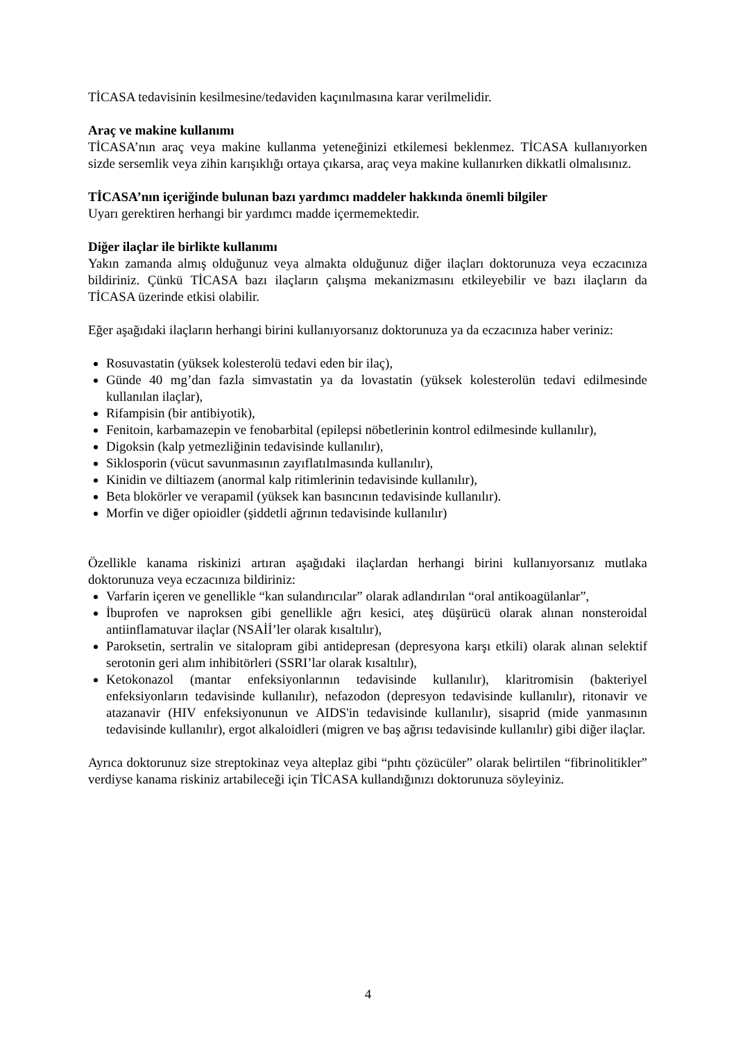TİCASA tedavisinin kesilmesine/tedaviden kaçınılmasına karar verilmelidir.
Araç ve makine kullanımı
TİCASA’nın araç veya makine kullanma yeteneğinizi etkilemesi beklenmez. TİCASA kullanıyorken sizde sersemlik veya zihin karışıklığı ortaya çıkarsa, araç veya makine kullanırken dikkatli olmalısınız.
TİCASA’nın içeriğinde bulunan bazı yardımcı maddeler hakkında önemli bilgiler
Uyarı gerektiren herhangi bir yardımcı madde içermemektedir.
Diğer ilaçlar ile birlikte kullanımı
Yakın zamanda almış olduğunuz veya almakta olduğunuz diğer ilaçları doktorunuza veya eczacınıza bildiriniz. Çünkü TİCASA bazı ilaçların çalışma mekanizmasını etkileyebilir ve bazı ilaçların da TİCASA üzerinde etkisi olabilir.
Eğer aşağıdaki ilaçların herhangi birini kullanıyorsanız doktorunuza ya da eczacınıza haber veriniz:
Rosuvastatin (yüksek kolesterolü tedavi eden bir ilaç),
Günde 40 mg’dan fazla simvastatin ya da lovastatin (yüksek kolesterolün tedavi edilmesinde kullanılan ilaçlar),
Rifampisin (bir antibiyotik),
Fenitoin, karbamazepin ve fenobarbital (epilepsi nöbetlerinin kontrol edilmesinde kullanılır),
Digoksin (kalp yetmezliğinin tedavisinde kullanılır),
Siklosporin (vücut savunmasının zayıflatılmasında kullanılır),
Kinidin ve diltiazem (anormal kalp ritimlerinin tedavisinde kullanılır),
Beta blokörler ve verapamil (yüksek kan basıncının tedavisinde kullanılır).
Morfin ve diğer opioidler (şiddetli ağrının tedavisinde kullanılır)
Özellikle kanama riskinizi artıran aşağıdaki ilaçlardan herhangi birini kullanıyorsanız mutlaka doktorunuza veya eczacınıza bildiriniz:
Varfarin içeren ve genellikle “kan sulandırıcılar” olarak adlandırılan “oral antikoagülanlar”,
İbuprofen ve naproksen gibi genellikle ağrı kesici, ateş düşürücü olarak alınan nonsteroidal antiinflamatuvar ilaçlar (NSAİİ’ler olarak kısaltılır),
Paroksetin, sertralin ve sitalopram gibi antidepresan (depresyona karşı etkili) olarak alınan selektif serotonin geri alım inhibitörleri (SSRI’lar olarak kısaltılır),
Ketokonazol (mantar enfeksiyonlarının tedavisinde kullanılır), klaritromisin (bakteriyel enfeksiyonların tedavisinde kullanılır), nefazodon (depresyon tedavisinde kullanılır), ritonavir ve atazanavir (HIV enfeksiyonunun ve AIDS'in tedavisinde kullanılır), sisaprid (mide yanmasının tedavisinde kullanılır), ergot alkaloidleri (migren ve baş ağrısı tedavisinde kullanılır) gibi diğer ilaçlar.
Ayrıca doktorunuz size streptokinaz veya alteplaz gibi “pıhtı çözücüler” olarak belirtilen “fibrinolitikler” verdiyse kanama riskiniz artabileceği için TİCASA kullandığınızı doktorunuza söyleyiniz.
4